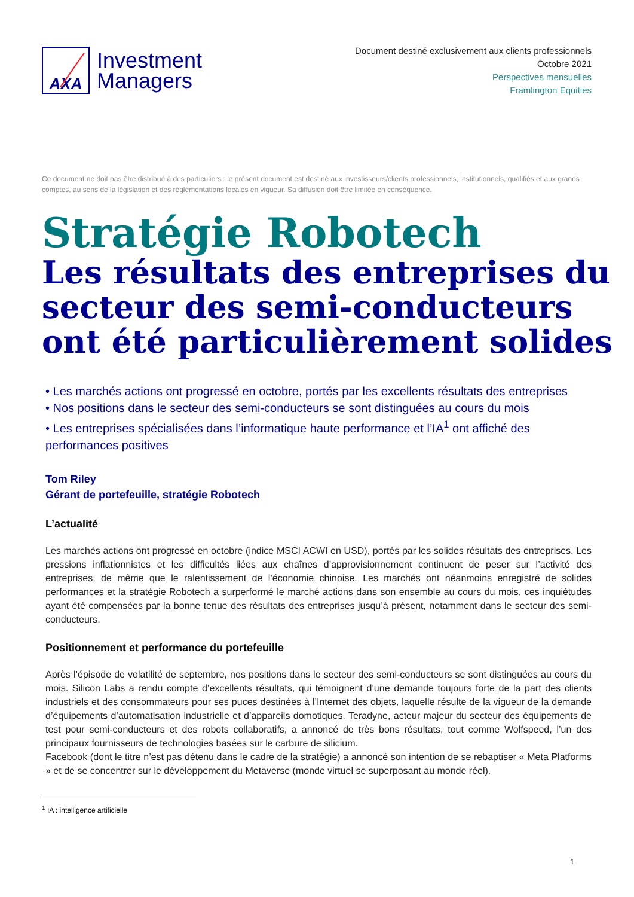AXA
Investment
Managers
Document destiné exclusivement aux clients professionnels
Octobre 2021
Perspectives mensuelles
Framlington Equities
Ce document ne doit pas être distribué à des particuliers : le présent document est destiné aux investisseurs/clients professionnels, institutionnels, qualifiés et aux grands comptes, au sens de la législation et des réglementations locales en vigueur. Sa diffusion doit être limitée en conséquence.
Stratégie Robotech
Les résultats des entreprises du secteur des semi-conducteurs ont été particulièrement solides
• Les marchés actions ont progressé en octobre, portés par les excellents résultats des entreprises
• Nos positions dans le secteur des semi-conducteurs se sont distinguées au cours du mois
• Les entreprises spécialisées dans l’informatique haute performance et l’IA<sup>1</sup> ont affiché des performances positives
Tom Riley
Gérant de portefeuille, stratégie Robotech
L’actualité
Les marchés actions ont progressé en octobre (indice MSCI ACWI en USD), portés par les solides résultats des entreprises. Les pressions inflationnistes et les difficultés liées aux chaînes d’approvisionnement continuent de peser sur l’activité des entreprises, de même que le ralentissement de l’économie chinoise. Les marchés ont néanmoins enregistré de solides performances et la stratégie Robotech a surperformé le marché actions dans son ensemble au cours du mois, ces inquiétudes ayant été compensées par la bonne tenue des résultats des entreprises jusqu’à présent, notamment dans le secteur des semi-conducteurs.
Positionnement et performance du portefeuille
Après l’épisode de volatilité de septembre, nos positions dans le secteur des semi-conducteurs se sont distinguées au cours du mois. Silicon Labs a rendu compte d’excellents résultats, qui témoignent d’une demande toujours forte de la part des clients industriels et des consommateurs pour ses puces destinées à l’Internet des objets, laquelle résulte de la vigueur de la demande d’équipements d’automatisation industrielle et d’appareils domotiques. Teradyne, acteur majeur du secteur des équipements de test pour semi-conducteurs et des robots collaboratifs, a annoncé de très bons résultats, tout comme Wolfspeed, l’un des principaux fournisseurs de technologies basées sur le carbure de silicium.
Facebook (dont le titre n’est pas détenu dans le cadre de la stratégie) a annoncé son intention de se rebaptiser « Meta Platforms » et de se concentrer sur le développement du Metaverse (monde virtuel se superposant au monde réel).
<sup>1</sup> IA : intelligence artificielle
1